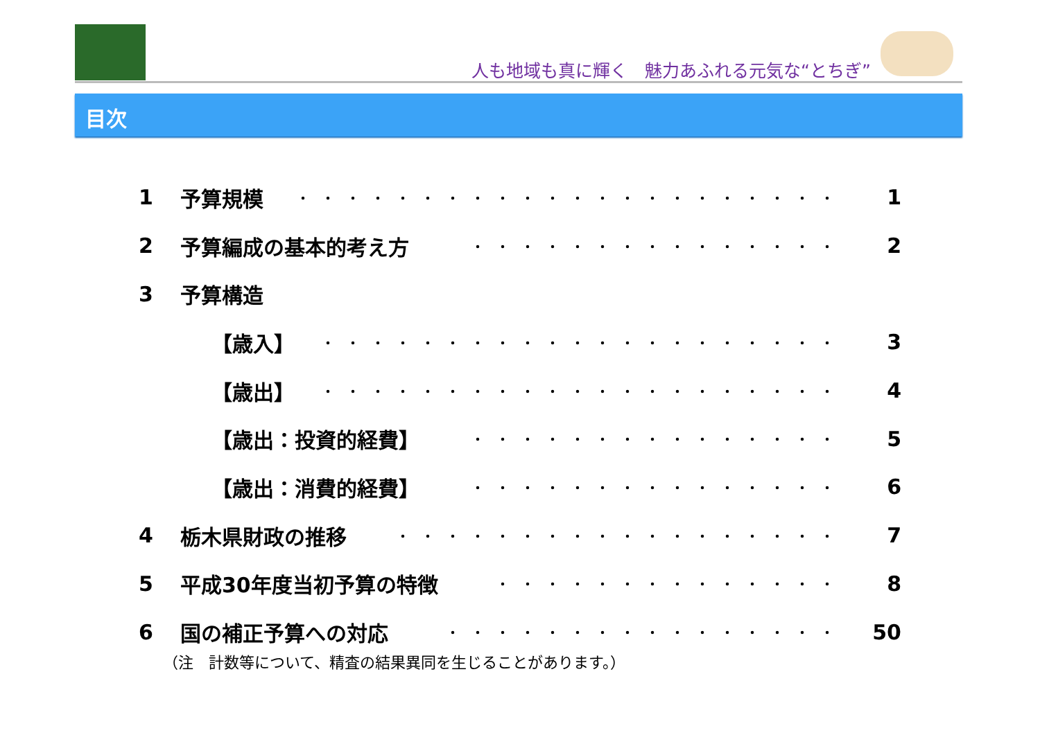人も地域も真に輝く　魅力あふれる元気な“とちぎ”
目次
1 予算規模 ・・・・・・・・・・・・・・・・・・・・・・ 1
2 予算編成の基本的考え方 ・・・・・・・・・・・・・・・ 2
3 予算構造
【歳入】 ・・・・・・・・・・・・・・・・・・・・・ 3
【歳出】 ・・・・・・・・・・・・・・・・・・・・・ 4
【歳出：投資的経費】 ・・・・・・・・・・・・・・・ 5
【歳出：消費的経費】 ・・・・・・・・・・・・・・・ 6
4 栃木県財政の推移 ・・・・・・・・・・・・・・・・・・ 7
5 平成30年度当初予算の特徴 ・・・・・・・・・・・・・・ 8
6 国の補正予算への対応 ・・・・・・・・・・・・・・・・ 50
（注　計数等について、精査の結果異同を生じることがあります。）